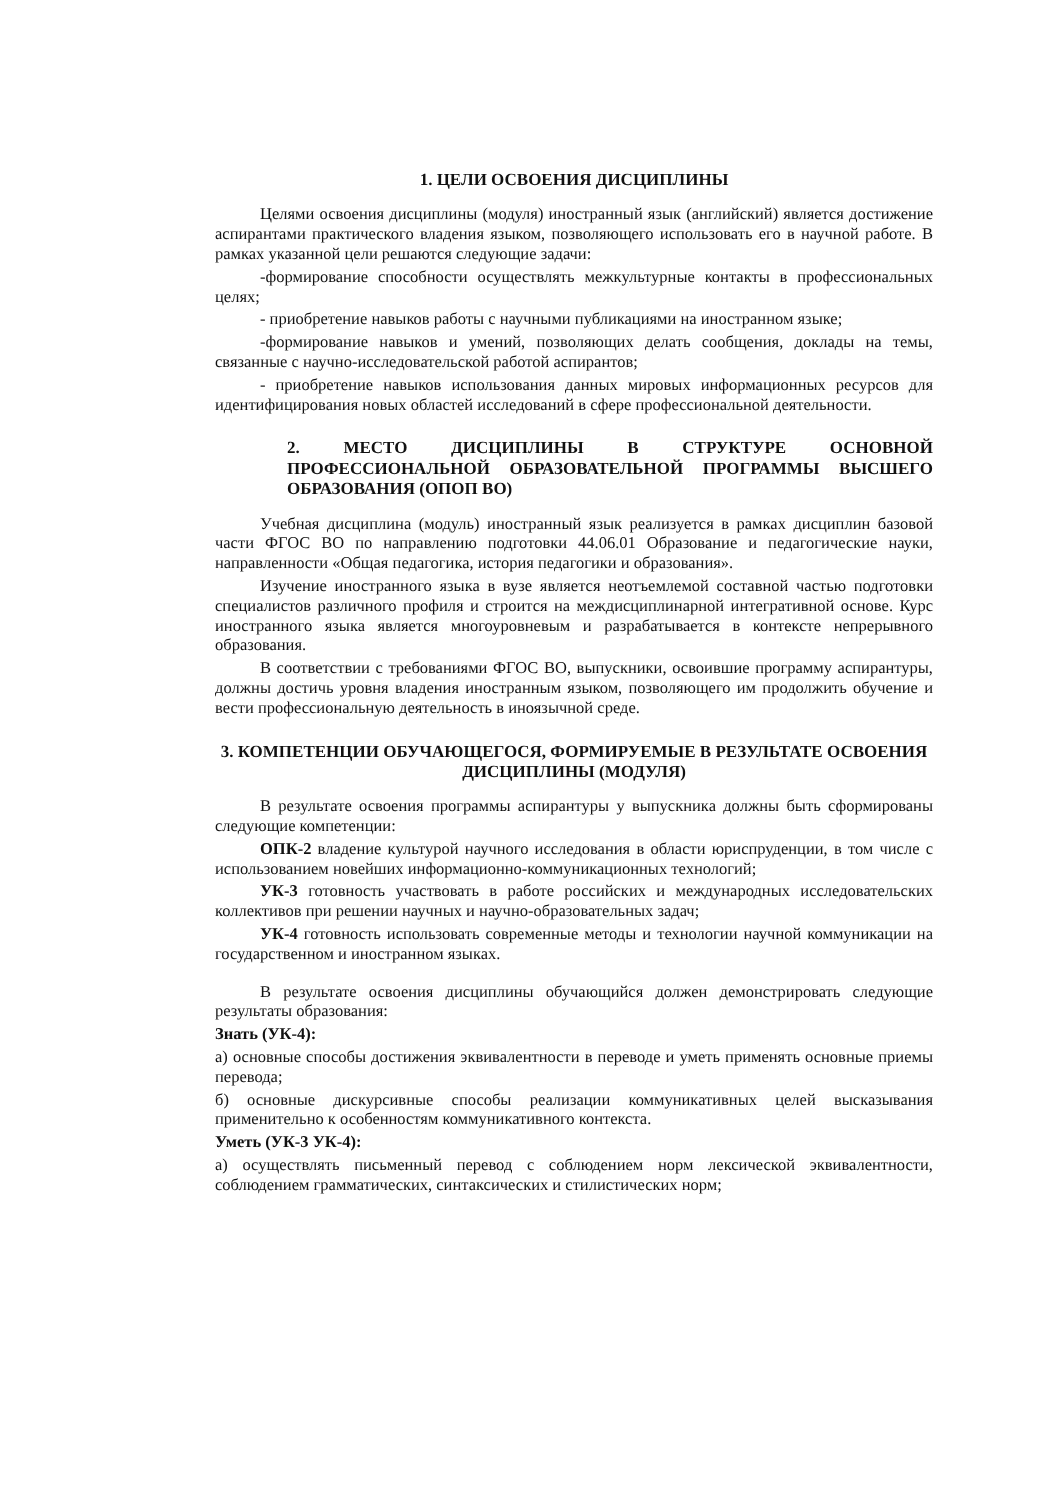1. ЦЕЛИ ОСВОЕНИЯ ДИСЦИПЛИНЫ
Целями освоения дисциплины (модуля) иностранный язык (английский) является достижение аспирантами практического владения языком, позволяющего использовать его в научной работе. В рамках указанной цели решаются следующие задачи:
-формирование способности осуществлять межкультурные контакты в профессиональных целях;
- приобретение навыков работы с научными публикациями на иностранном языке;
-формирование навыков и умений, позволяющих делать сообщения, доклады на темы, связанные с научно-исследовательской работой аспирантов;
- приобретение навыков использования данных мировых информационных ресурсов для идентифицирования новых областей исследований в сфере профессиональной деятельности.
2. МЕСТО ДИСЦИПЛИНЫ В СТРУКТУРЕ ОСНОВНОЙ ПРОФЕССИОНАЛЬНОЙ ОБРАЗОВАТЕЛЬНОЙ ПРОГРАММЫ ВЫСШЕГО ОБРАЗОВАНИЯ (ОПОП ВО)
Учебная дисциплина (модуль) иностранный язык реализуется в рамках дисциплин базовой части ФГОС ВО по направлению подготовки 44.06.01 Образование и педагогические науки, направленности «Общая педагогика, история педагогики и образования».
Изучение иностранного языка в вузе является неотъемлемой составной частью подготовки специалистов различного профиля и строится на междисциплинарной интегративной основе. Курс иностранного языка является многоуровневым и разрабатывается в контексте непрерывного образования.
В соответствии с требованиями ФГОС ВО, выпускники, освоившие программу аспирантуры, должны достичь уровня владения иностранным языком, позволяющего им продолжить обучение и вести профессиональную деятельность в иноязычной среде.
3. КОМПЕТЕНЦИИ ОБУЧАЮЩЕГОСЯ, ФОРМИРУЕМЫЕ В РЕЗУЛЬТАТЕ ОСВОЕНИЯ ДИСЦИПЛИНЫ (МОДУЛЯ)
В результате освоения программы аспирантуры у выпускника должны быть сформированы следующие компетенции:
ОПК-2 владение культурой научного исследования в области юриспруденции, в том числе с использованием новейших информационно-коммуникационных технологий;
УК-3 готовность участвовать в работе российских и международных исследовательских коллективов при решении научных и научно-образовательных задач;
УК-4 готовность использовать современные методы и технологии научной коммуникации на государственном и иностранном языках.
В результате освоения дисциплины обучающийся должен демонстрировать следующие результаты образования:
Знать (УК-4):
а) основные способы достижения эквивалентности в переводе и уметь применять основные приемы перевода;
б) основные дискурсивные способы реализации коммуникативных целей высказывания применительно к особенностям коммуникативного контекста.
Уметь (УК-3 УК-4):
а) осуществлять письменный перевод с соблюдением норм лексической эквивалентности, соблюдением грамматических, синтаксических и стилистических норм;